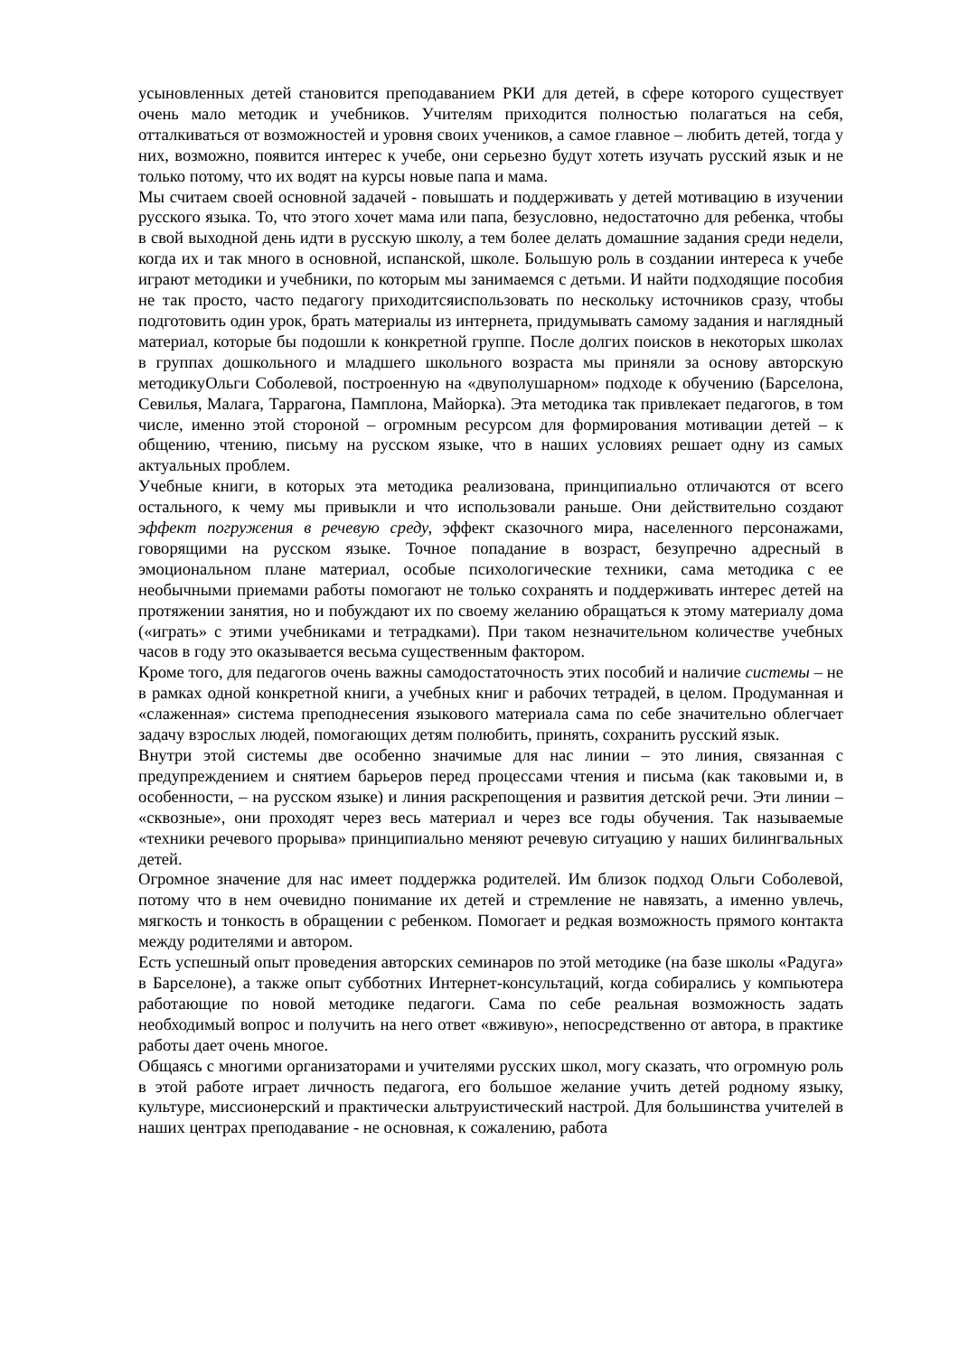усыновленных детей становится преподаванием РКИ для детей, в сфере которого существует очень мало методик и учебников. Учителям приходится полностью полагаться на себя, отталкиваться от возможностей и уровня своих учеников, а самое главное – любить детей, тогда у них, возможно, появится интерес к учебе, они серьезно будут хотеть изучать русский язык и не только потому, что их водят на курсы новые папа и мама.
Мы считаем своей основной задачей - повышать и поддерживать у детей мотивацию в изучении русского языка. То, что этого хочет мама или папа, безусловно, недостаточно для ребенка, чтобы в свой выходной день идти в русскую школу, а тем более делать домашние задания среди недели, когда их и так много в основной, испанской, школе. Большую роль в создании интереса к учебе играют методики и учебники, по которым мы занимаемся с детьми. И найти подходящие пособия не так просто, часто педагогу приходитсяиспользовать по нескольку источников сразу, чтобы подготовить один урок, брать материалы из интернета, придумывать самому задания и наглядный материал, которые бы подошли к конкретной группе. После долгих поисков в некоторых школах в группах дошкольного и младшего школьного возраста мы приняли за основу авторскую методикуОльги Соболевой, построенную на «двуполушарном» подходе к обучению (Барселона, Севилья, Малага, Таррагона, Памплона, Майорка). Эта методика так привлекает педагогов, в том числе, именно этой стороной – огромным ресурсом для формирования мотивации детей – к общению, чтению, письму на русском языке, что в наших условиях решает одну из самых актуальных проблем.
Учебные книги, в которых эта методика реализована, принципиально отличаются от всего остального, к чему мы привыкли и что использовали раньше. Они действительно создают эффект погружения в речевую среду, эффект сказочного мира, населенного персонажами, говорящими на русском языке. Точное попадание в возраст, безупречно адресный в эмоциональном плане материал, особые психологические техники, сама методика с ее необычными приемами работы помогают не только сохранять и поддерживать интерес детей на протяжении занятия, но и побуждают их по своему желанию обращаться к этому материалу дома («играть» с этими учебниками и тетрадками). При таком незначительном количестве учебных часов в году это оказывается весьма существенным фактором.
Кроме того, для педагогов очень важны самодостаточность этих пособий и наличие системы – не в рамках одной конкретной книги, а учебных книг и рабочих тетрадей, в целом. Продуманная и «слаженная» система преподнесения языкового материала сама по себе значительно облегчает задачу взрослых людей, помогающих детям полюбить, принять, сохранить русский язык.
Внутри этой системы две особенно значимые для нас линии – это линия, связанная с предупреждением и снятием барьеров перед процессами чтения и письма (как таковыми и, в особенности, – на русском языке) и линия раскрепощения и развития детской речи. Эти линии – «сквозные», они проходят через весь материал и через все годы обучения. Так называемые «техники речевого прорыва» принципиально меняют речевую ситуацию у наших билингвальных детей.
Огромное значение для нас имеет поддержка родителей. Им близок подход Ольги Соболевой, потому что в нем очевидно понимание их детей и стремление не навязать, а именно увлечь, мягкость и тонкость в обращении с ребенком. Помогает и редкая возможность прямого контакта между родителями и автором.
Есть успешный опыт проведения авторских семинаров по этой методике (на базе школы «Радуга» в Барселоне), а также опыт субботних Интернет-консультаций, когда собирались у компьютера работающие по новой методике педагоги. Сама по себе реальная возможность задать необходимый вопрос и получить на него ответ «вживую», непосредственно от автора, в практике работы дает очень многое.
Общаясь с многими организаторами и учителями русских школ, могу сказать, что огромную роль в этой работе играет личность педагога, его большое желание учить детей родному языку, культуре, миссионерский и практически альтруистический настрой. Для большинства учителей в наших центрах преподавание - не основная, к сожалению, работа